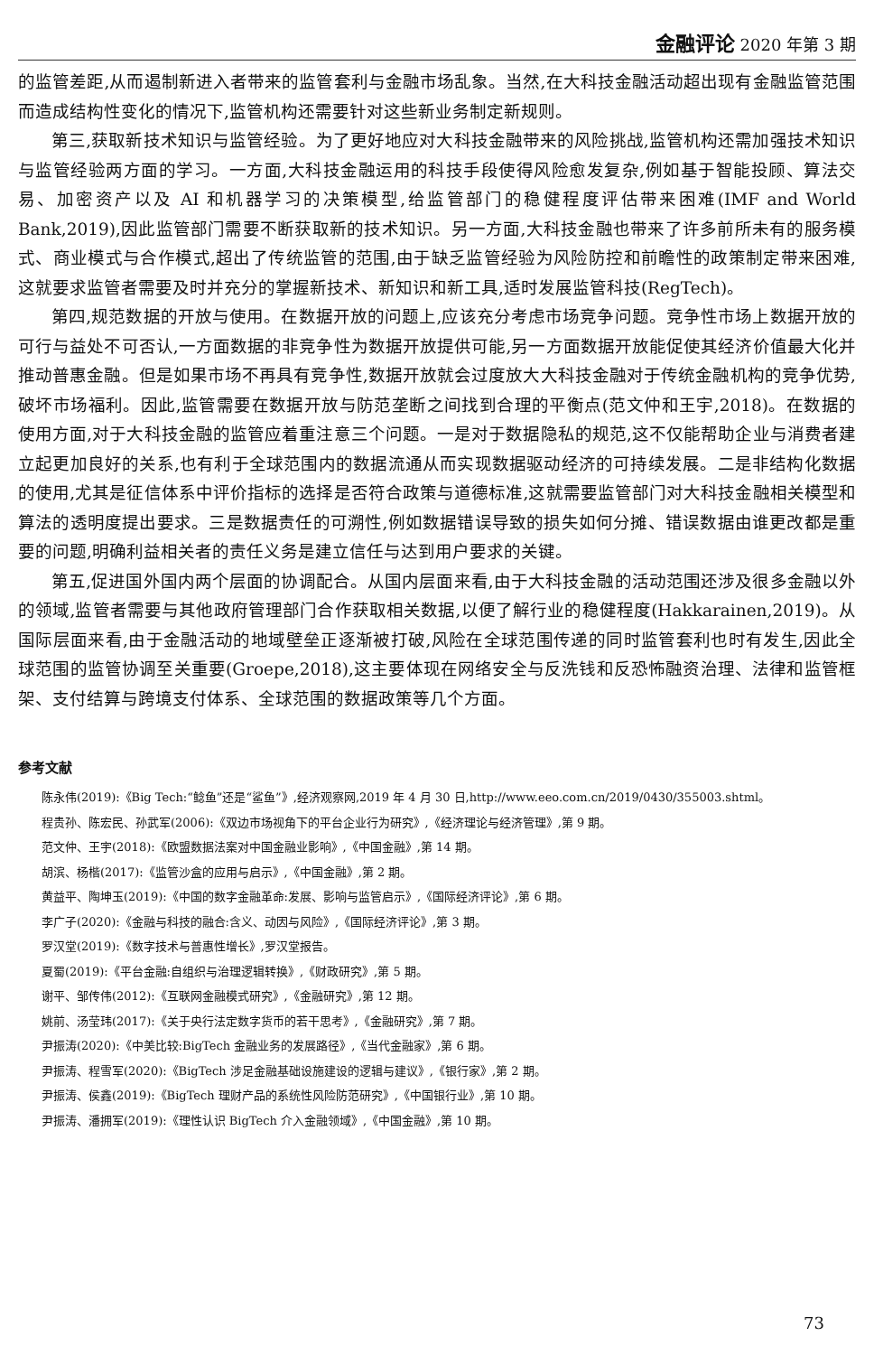金融评论 2020 年第 3 期
的监管差距,从而遏制新进入者带来的监管套利与金融市场乱象。当然,在大科技金融活动超出现有金融监管范围而造成结构性变化的情况下,监管机构还需要针对这些新业务制定新规则。
第三,获取新技术知识与监管经验。为了更好地应对大科技金融带来的风险挑战,监管机构还需加强技术知识与监管经验两方面的学习。一方面,大科技金融运用的科技手段使得风险愈发复杂,例如基于智能投顾、算法交易、加密资产以及 AI 和机器学习的决策模型,给监管部门的稳健程度评估带来困难(IMF and World Bank,2019),因此监管部门需要不断获取新的技术知识。另一方面,大科技金融也带来了许多前所未有的服务模式、商业模式与合作模式,超出了传统监管的范围,由于缺乏监管经验为风险防控和前瞻性的政策制定带来困难,这就要求监管者需要及时并充分的掌握新技术、新知识和新工具,适时发展监管科技(RegTech)。
第四,规范数据的开放与使用。在数据开放的问题上,应该充分考虑市场竞争问题。竞争性市场上数据开放的可行与益处不可否认,一方面数据的非竞争性为数据开放提供可能,另一方面数据开放能促使其经济价值最大化并推动普惠金融。但是如果市场不再具有竞争性,数据开放就会过度放大大科技金融对于传统金融机构的竞争优势,破坏市场福利。因此,监管需要在数据开放与防范垄断之间找到合理的平衡点(范文仲和王宇,2018)。在数据的使用方面,对于大科技金融的监管应着重注意三个问题。一是对于数据隐私的规范,这不仅能帮助企业与消费者建立起更加良好的关系,也有利于全球范围内的数据流通从而实现数据驱动经济的可持续发展。二是非结构化数据的使用,尤其是征信体系中评价指标的选择是否符合政策与道德标准,这就需要监管部门对大科技金融相关模型和算法的透明度提出要求。三是数据责任的可溯性,例如数据错误导致的损失如何分摊、错误数据由谁更改都是重要的问题,明确利益相关者的责任义务是建立信任与达到用户要求的关键。
第五,促进国外国内两个层面的协调配合。从国内层面来看,由于大科技金融的活动范围还涉及很多金融以外的领域,监管者需要与其他政府管理部门合作获取相关数据,以便了解行业的稳健程度(Hakkarainen,2019)。从国际层面来看,由于金融活动的地域壁垒正逐渐被打破,风险在全球范围传递的同时监管套利也时有发生,因此全球范围的监管协调至关重要(Groepe,2018),这主要体现在网络安全与反洗钱和反恐怖融资治理、法律和监管框架、支付结算与跨境支付体系、全球范围的数据政策等几个方面。
参考文献
陈永伟(2019):《Big Tech:“鲶鱼”还是“鲨鱼”》,经济观察网,2019 年 4 月 30 日,http://www.eeo.com.cn/2019/0430/355003.shtml。
程贵孙、陈宏民、孙武军(2006):《双边市场视角下的平台企业行为研究》,《经济理论与经济管理》,第 9 期。
范文仲、王宇(2018):《欧盟数据法案对中国金融业影响》,《中国金融》,第 14 期。
胡滨、杨楷(2017):《监管沙盒的应用与启示》,《中国金融》,第 2 期。
黄益平、陶坤玉(2019):《中国的数字金融革命:发展、影响与监管启示》,《国际经济评论》,第 6 期。
李广子(2020):《金融与科技的融合:含义、动因与风险》,《国际经济评论》,第 3 期。
罗汉堂(2019):《数字技术与普惠性增长》,罗汉堂报告。
夏蜀(2019):《平台金融:自组织与治理逻辑转换》,《财政研究》,第 5 期。
谢平、邹传伟(2012):《互联网金融模式研究》,《金融研究》,第 12 期。
姚前、汤莹玮(2017):《关于央行法定数字货币的若干思考》,《金融研究》,第 7 期。
尹振涛(2020):《中美比较:BigTech 金融业务的发展路径》,《当代金融家》,第 6 期。
尹振涛、程雪军(2020):《BigTech 涉足金融基础设施建设的逻辑与建议》,《银行家》,第 2 期。
尹振涛、侯鑫(2019):《BigTech 理财产品的系统性风险防范研究》,《中国银行业》,第 10 期。
尹振涛、潘拥军(2019):《理性认识 BigTech 介入金融领域》,《中国金融》,第 10 期。
73